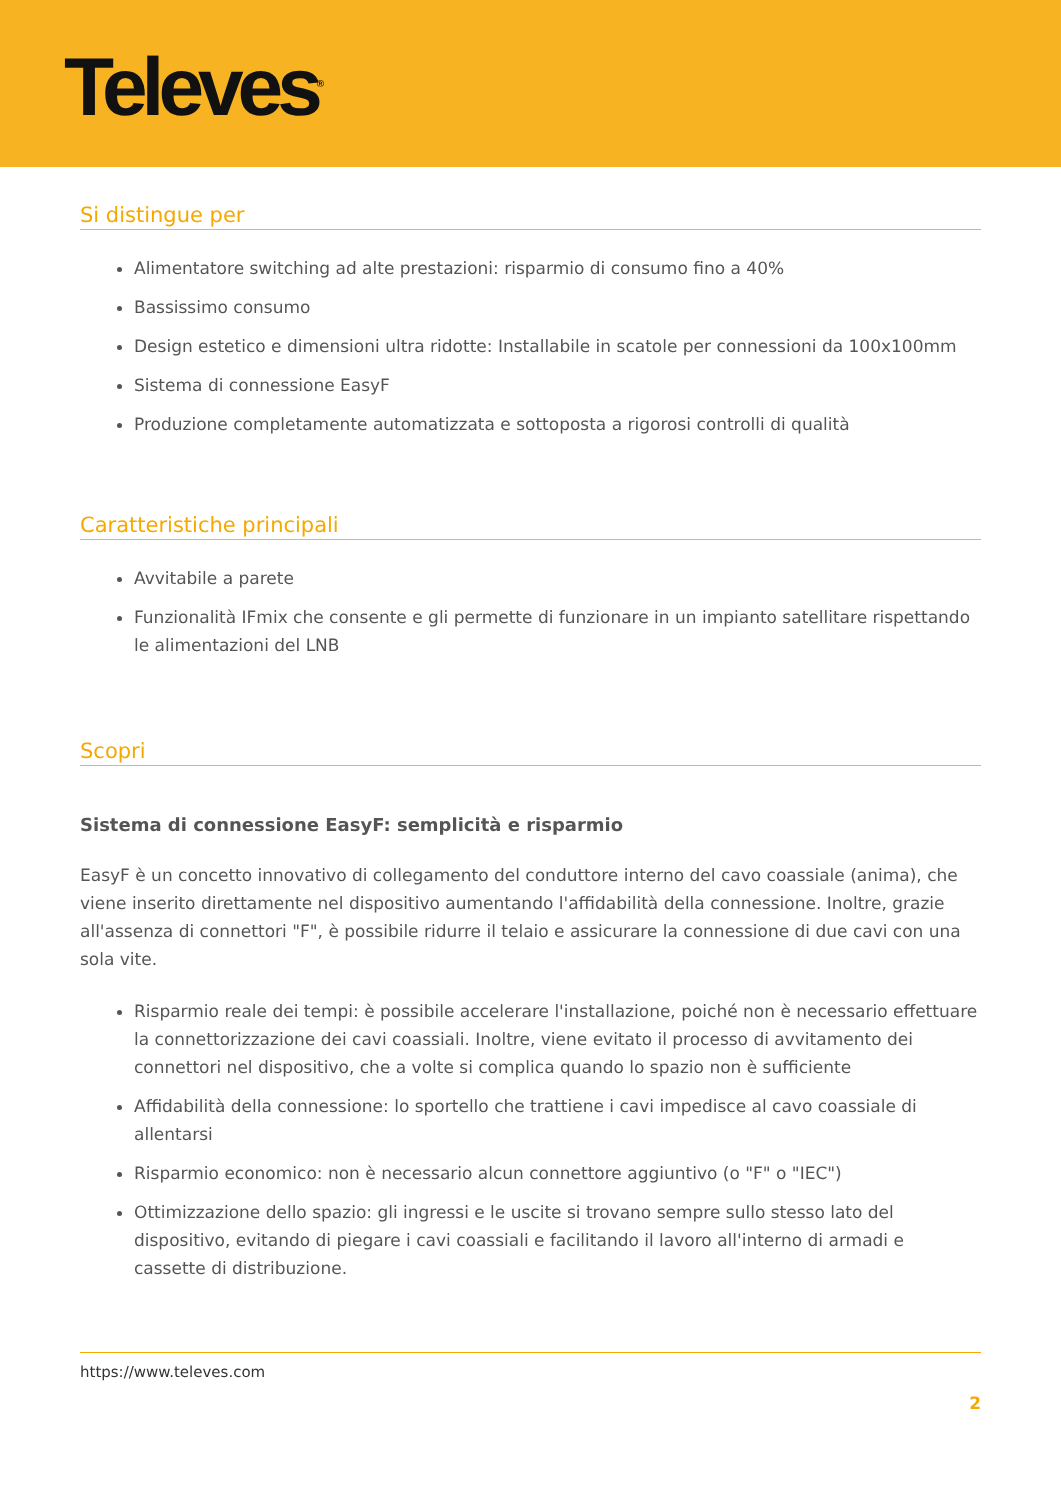Televes<sup>®</sup>
Si distingue per
Alimentatore switching ad alte prestazioni: risparmio di consumo fino a 40%
Bassissimo consumo
Design estetico e dimensioni ultra ridotte: Installabile in scatole per connessioni da 100x100mm
Sistema di connessione EasyF
Produzione completamente automatizzata e sottoposta a rigorosi controlli di qualità
Caratteristiche principali
Avvitabile a parete
Funzionalità IFmix che consente e gli permette di funzionare in un impianto satellitare rispettando le alimentazioni del LNB
Scopri
Sistema di connessione EasyF: semplicità e risparmio
EasyF è un concetto innovativo di collegamento del conduttore interno del cavo coassiale (anima), che viene inserito direttamente nel dispositivo aumentando l'affidabilità della connessione. Inoltre, grazie all'assenza di connettori "F", è possibile ridurre il telaio e assicurare la connessione di due cavi con una sola vite.
Risparmio reale dei tempi: è possibile accelerare l'installazione, poiché non è necessario effettuare la connettorizzazione dei cavi coassiali. Inoltre, viene evitato il processo di avvitamento dei connettori nel dispositivo, che a volte si complica quando lo spazio non è sufficiente
Affidabilità della connessione: lo sportello che trattiene i cavi impedisce al cavo coassiale di allentarsi
Risparmio economico: non è necessario alcun connettore aggiuntivo (o "F" o "IEC")
Ottimizzazione dello spazio: gli ingressi e le uscite si trovano sempre sullo stesso lato del dispositivo, evitando di piegare i cavi coassiali e facilitando il lavoro all'interno di armadi e cassette di distribuzione.
https://www.televes.com
2